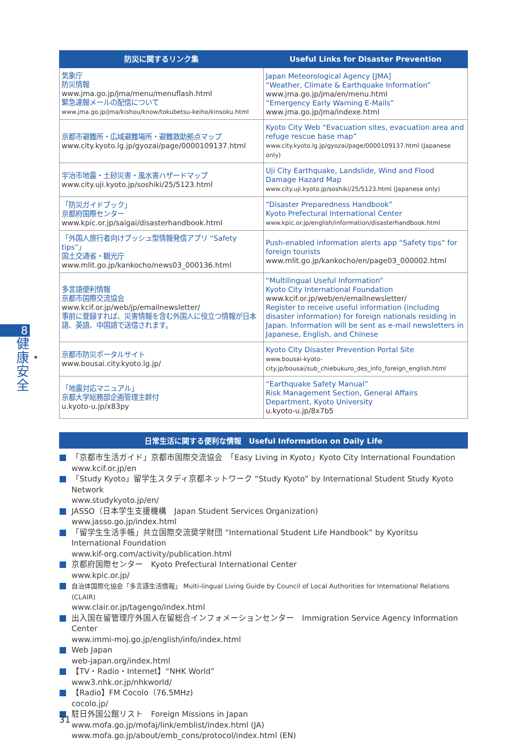8
健康・安全
| 防災に関するリンク集 | Useful Links for Disaster Prevention |
| --- | --- |
| 気象庁 防災情報 www.jma.go.jp/jma/menu/menuflash.html 緊急速報メールの配信について www.jma.go.jp/jma/kishou/know/tokubetsu-keiho/kinsoku.html | Japan Meteorological Agency [JMA] “Weather, Climate & Earthquake Information” www.jma.go.jp/jma/en/menu.html “Emergency Early Warning E-Mails” www.jma.go.jp/jma/indexe.html |
| 京都市避難所・広域避難場所・避難救助拠点マップ www.city.kyoto.lg.jp/gyozai/page/0000109137.html | Kyoto City Web “Evacuation sites, evacuation area and refuge rescue base map” www.city.kyoto.lg.jp/gyozai/page/0000109137.html (Japanese only) |
| 宇治市地震・土砂災害・風水害ハザードマップ www.city.uji.kyoto.jp/soshiki/25/5123.html | Uji City Earthquake, Landslide, Wind and Flood Damage Hazard Map www.city.uji.kyoto.jp/soshiki/25/5123.html (Japanese only) |
| 「防災ガイドブック」 京都府国際センター www.kpic.or.jp/saigai/disasterhandbook.html | “Disaster Preparedness Handbook” Kyoto Prefectural International Center www.kpic.or.jp/english/information/disasterhandbook.html |
| 「外国人旅行者向けプッシュ型情報発信アプリ “Safety tips”」 国土交通省・観光庁 www.mlit.go.jp/kankocho/news03_000136.html | Push-enabled information alerts app “Safety tips” for foreign tourists www.mlit.go.jp/kankocho/en/page03_000002.html |
| 多言語便利情報 京都市国際交流協会 www.kcif.or.jp/web/jp/emailnewsletter/ 事前に登録すれば、災害情報を含む外国人に役立つ情報が日本語、英語、中国語で送信されます。 | “Multilingual Useful Information” Kyoto City International Foundation www.kcif.or.jp/web/en/emailnewsletter/ Register to receive useful information (including disaster information) for foreign nationals residing in Japan. Information will be sent as e-mail newsletters in Japanese, English, and Chinese |
| 京都市防災ポータルサイト www.bousai.city.kyoto.lg.jp/ | Kyoto City Disaster Prevention Portal Site www.bousai-kyoto-city.jp/bousai/sub_chiebukuro_des_info_foreign_english.html |
| 「地震対応マニュアル」 京都大学総務部企画管理主幹付 u.kyoto-u.jp/x83py | “Earthquake Safety Manual” Risk Management Section, General Affairs Department, Kyoto University u.kyoto-u.jp/8x7b5 |
日常生活に関する便利な情報　Useful Information on Daily Life
「京都市生活ガイド」京都市国際交流協会　「Easy Living in Kyoto」Kyoto City International Foundation
www.kcif.or.jp/en
「Study Kyoto」留学生スタディ京都ネットワーク “Study Kyoto” by International Student Study Kyoto Network
www.studykyoto.jp/en/
JASSO（日本学生支援機構　Japan Student Services Organization)
www.jasso.go.jp/index.html
「留学生生活手帳」共立国際交流奨学財団 “International Student Life Handbook” by Kyoritsu International Foundation
www.kif-org.com/activity/publication.html
京都府国際センター　Kyoto Prefectural International Center
www.kpic.or.jp/
自治体国際化協会「多言語生活情報」 Multi-lingual Living Guide by Council of Local Authorities for International Relations (CLAIR)
www.clair.or.jp/tagengo/index.html
出入国在留管理庁外国人在留総合インフォメーションセンター　Immigration Service Agency Information Center
www.immi-moj.go.jp/english/info/index.html
Web Japan
web-japan.org/index.html
【TV・Radio・Internet】“NHK World”
www3.nhk.or.jp/nhkworld/
【Radio】FM Cocolo（76.5MHz)
cocolo.jp/
駐日外国公館リスト　Foreign Missions in Japan
www.mofa.go.jp/mofaj/link/emblist/index.html (JA)
www.mofa.go.jp/about/emb_cons/protocol/index.html (EN)
31